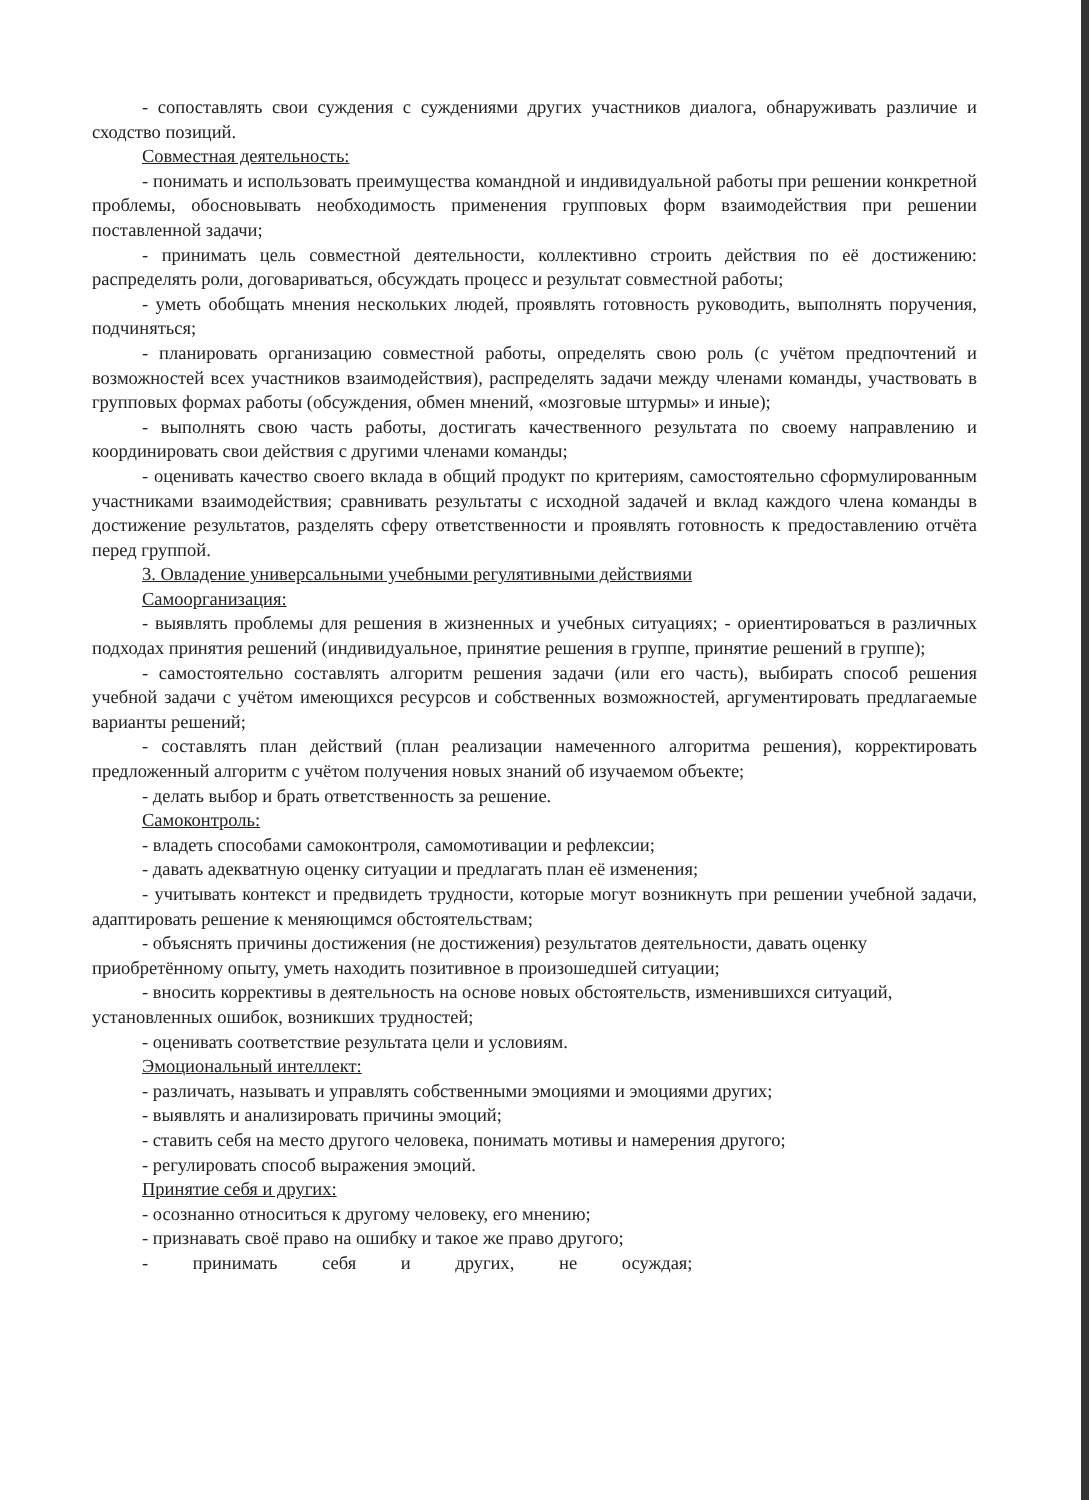- сопоставлять свои суждения с суждениями других участников диалога, обнаруживать различие и сходство позиций.
Совместная деятельность:
- понимать и использовать преимущества командной и индивидуальной работы при решении конкретной проблемы, обосновывать необходимость применения групповых форм взаимодействия при решении поставленной задачи;
- принимать цель совместной деятельности, коллективно строить действия по её достижению: распределять роли, договариваться, обсуждать процесс и результат совместной работы;
- уметь обобщать мнения нескольких людей, проявлять готовность руководить, выполнять поручения, подчиняться;
- планировать организацию совместной работы, определять свою роль (с учётом предпочтений и возможностей всех участников взаимодействия), распределять задачи между членами команды, участвовать в групповых формах работы (обсуждения, обмен мнений, «мозговые штурмы» и иные);
- выполнять свою часть работы, достигать качественного результата по своему направлению и координировать свои действия с другими членами команды;
- оценивать качество своего вклада в общий продукт по критериям, самостоятельно сформулированным участниками взаимодействия; сравнивать результаты с исходной задачей и вклад каждого члена команды в достижение результатов, разделять сферу ответственности и проявлять готовность к предоставлению отчёта перед группой.
3. Овладение универсальными учебными регулятивными действиями
Самоорганизация:
- выявлять проблемы для решения в жизненных и учебных ситуациях; - ориентироваться в различных подходах принятия решений (индивидуальное, принятие решения в группе, принятие решений в группе);
- самостоятельно составлять алгоритм решения задачи (или его часть), выбирать способ решения учебной задачи с учётом имеющихся ресурсов и собственных возможностей, аргументировать предлагаемые варианты решений;
- составлять план действий (план реализации намеченного алгоритма решения), корректировать предложенный алгоритм с учётом получения новых знаний об изучаемом объекте;
- делать выбор и брать ответственность за решение.
Самоконтроль:
- владеть способами самоконтроля, самомотивации и рефлексии;
- давать адекватную оценку ситуации и предлагать план её изменения;
- учитывать контекст и предвидеть трудности, которые могут возникнуть при решении учебной задачи, адаптировать решение к меняющимся обстоятельствам;
- объяснять причины достижения (не достижения) результатов деятельности, давать оценку приобретённому опыту, уметь находить позитивное в произошедшей ситуации;
- вносить коррективы в деятельность на основе новых обстоятельств, изменившихся ситуаций, установленных ошибок, возникших трудностей;
- оценивать соответствие результата цели и условиям.
Эмоциональный интеллект:
- различать, называть и управлять собственными эмоциями и эмоциями других;
- выявлять и анализировать причины эмоций;
- ставить себя на место другого человека, понимать мотивы и намерения другого;
- регулировать способ выражения эмоций.
Принятие себя и других:
- осознанно относиться к другому человеку, его мнению;
- признавать своё право на ошибку и такое же право другого;
- принимать себя и других, не осуждая;